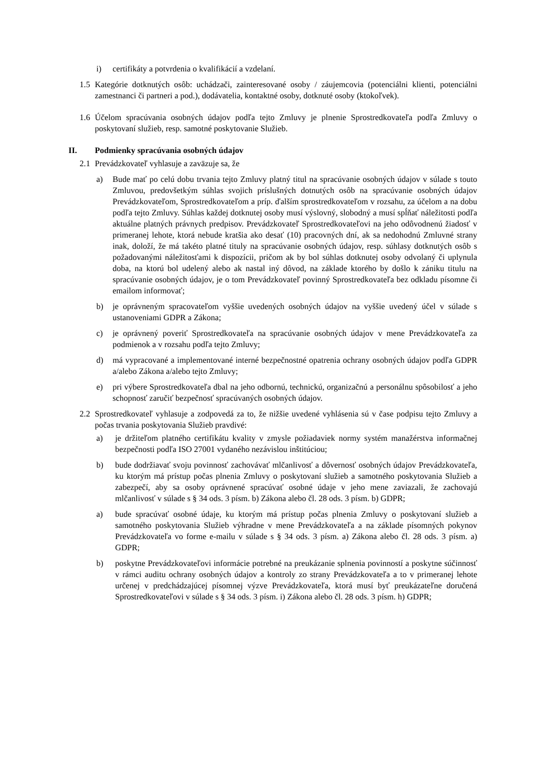i) certifikáty a potvrdenia o kvalifikácií a vzdelaní.
1.5 Kategórie dotknutých osôb: uchádzači, zainteresované osoby / záujemcovia (potenciálni klienti, potenciálni zamestnanci či partneri a pod.), dodávatelia, kontaktné osoby, dotknuté osoby (ktokoľvek).
1.6 Účelom spracúvania osobných údajov podľa tejto Zmluvy je plnenie Sprostredkovateľa podľa Zmluvy o poskytovaní služieb, resp. samotné poskytovanie Služieb.
II. Podmienky spracúvania osobných údajov
2.1 Prevádzkovateľ vyhlasuje a zaväzuje sa, že
a) Bude mať po celú dobu trvania tejto Zmluvy platný titul na spracúvanie osobných údajov v súlade s touto Zmluvou, predovšetkým súhlas svojich príslušných dotnutých osôb na spracúvanie osobných údajov Prevádzkovateľom, Sprostredkovateľom a príp. ďalším sprostredkovateľom v rozsahu, za účelom a na dobu podľa tejto Zmluvy. Súhlas každej dotknutej osoby musí výslovný, slobodný a musí spĺňať náležitosti podľa aktuálne platných právnych predpisov. Prevádzkovateľ Sprostredkovateľovi na jeho odôvodnenú žiadosť v primeranej lehote, ktorá nebude kratšia ako desať (10) pracovných dní, ak sa nedohodnú Zmluvné strany inak, doloží, že má takéto platné tituly na spracúvanie osobných údajov, resp. súhlasy dotknutých osôb s požadovanými náležitosťami k dispozícii, pričom ak by bol súhlas dotknutej osoby odvolaný či uplynula doba, na ktorú bol udelený alebo ak nastal iný dôvod, na základe ktorého by došlo k zániku titulu na spracúvanie osobných údajov, je o tom Prevádzkovateľ povinný Sprostredkovateľa bez odkladu písomne či emailom informovať;
b) je oprávneným spracovateľom vyššie uvedených osobných údajov na vyššie uvedený účel v súlade s ustanoveniami GDPR a Zákona;
c) je oprávnený poveriť Sprostredkovateľa na spracúvanie osobných údajov v mene Prevádzkovateľa za podmienok a v rozsahu podľa tejto Zmluvy;
d) má vypracované a implementované interné bezpečnostné opatrenia ochrany osobných údajov podľa GDPR a/alebo Zákona a/alebo tejto Zmluvy;
e) pri výbere Sprostredkovateľa dbal na jeho odbornú, technickú, organizačnú a personálnu spôsobilosť a jeho schopnosť zaručiť bezpečnosť spracúvaných osobných údajov.
2.2 Sprostredkovateľ vyhlasuje a zodpovedá za to, že nižšie uvedené vyhlásenia sú v čase podpisu tejto Zmluvy a počas trvania poskytovania Služieb pravdivé:
a) je držiteľom platného certifikátu kvality v zmysle požiadaviek normy systém manažérstva informačnej bezpečnosti podľa ISO 27001 vydaného nezávislou inštitúciou;
b) bude dodržiavať svoju povinnosť zachovávať mlčanlivosť a dôvernosť osobných údajov Prevádzkovateľa, ku ktorým má prístup počas plnenia Zmluvy o poskytovaní služieb a samotného poskytovania Služieb a zabezpečí, aby sa osoby oprávnené spracúvať osobné údaje v jeho mene zaviazali, že zachovajú mlčanlivosť v súlade s § 34 ods. 3 písm. b) Zákona alebo čl. 28 ods. 3 písm. b) GDPR;
a) bude spracúvať osobné údaje, ku ktorým má prístup počas plnenia Zmluvy o poskytovaní služieb a samotného poskytovania Služieb výhradne v mene Prevádzkovateľa a na základe písomných pokynov Prevádzkovateľa vo forme e-mailu v súlade s § 34 ods. 3 písm. a) Zákona alebo čl. 28 ods. 3 písm. a) GDPR;
b) poskytne Prevádzkovateľovi informácie potrebné na preukázanie splnenia povinností a poskytne súčinnosť v rámci auditu ochrany osobných údajov a kontroly zo strany Prevádzkovateľa a to v primeranej lehote určenej v predchádzajúcej písomnej výzve Prevádzkovateľa, ktorá musí byť preukázateľne doručená Sprostredkovateľovi v súlade s § 34 ods. 3 písm. i) Zákona alebo čl. 28 ods. 3 písm. h) GDPR;